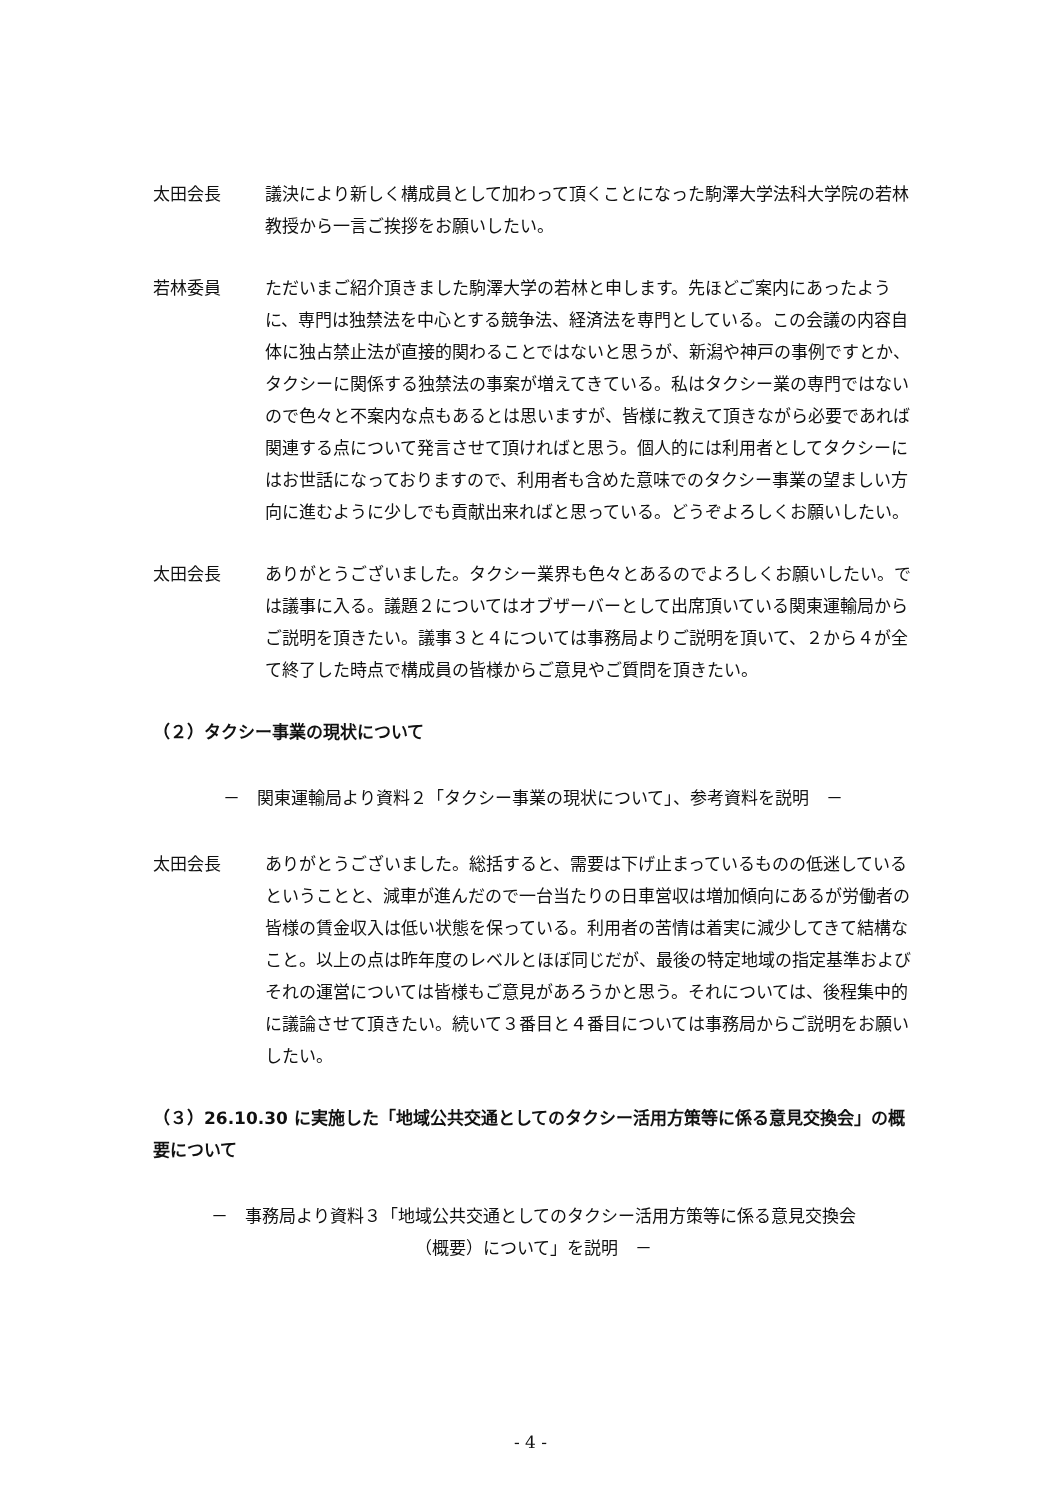太田会長 議決により新しく構成員として加わって頂くことになった駒澤大学法科大学院の若林教授から一言ご挨拶をお願いしたい。
若林委員 ただいまご紹介頂きました駒澤大学の若林と申します。先ほどご案内にあったように、専門は独禁法を中心とする競争法、経済法を専門としている。この会議の内容自体に独占禁止法が直接的関わることではないと思うが、新潟や神戸の事例ですとか、タクシーに関係する独禁法の事案が増えてきている。私はタクシー業の専門ではないので色々と不案内な点もあるとは思いますが、皆様に教えて頂きながら必要であれば関連する点について発言させて頂ければと思う。個人的には利用者としてタクシーにはお世話になっておりますので、利用者も含めた意味でのタクシー事業の望ましい方向に進むように少しでも貢献出来ればと思っている。どうぞよろしくお願いしたい。
太田会長 ありがとうございました。タクシー業界も色々とあるのでよろしくお願いしたい。では議事に入る。議題２についてはオブザーバーとして出席頂いている関東運輸局からご説明を頂きたい。議事３と４については事務局よりご説明を頂いて、２から４が全て終了した時点で構成員の皆様からご意見やご質問を頂きたい。
（２）タクシー事業の現状について
－　関東運輸局より資料２「タクシー事業の現状について」、参考資料を説明　－
太田会長 ありがとうございました。総括すると、需要は下げ止まっているものの低迷しているということと、減車が進んだので一台当たりの日車営収は増加傾向にあるが労働者の皆様の賃金収入は低い状態を保っている。利用者の苦情は着実に減少してきて結構なこと。以上の点は昨年度のレベルとほぼ同じだが、最後の特定地域の指定基準およびそれの運営については皆様もご意見があろうかと思う。それについては、後程集中的に議論させて頂きたい。続いて３番目と４番目については事務局からご説明をお願いしたい。
（３）26.10.30 に実施した「地域公共交通としてのタクシー活用方策等に係る意見交換会」の概要について
－　事務局より資料３「地域公共交通としてのタクシー活用方策等に係る意見交換会
（概要）について」を説明　－
- 4 -